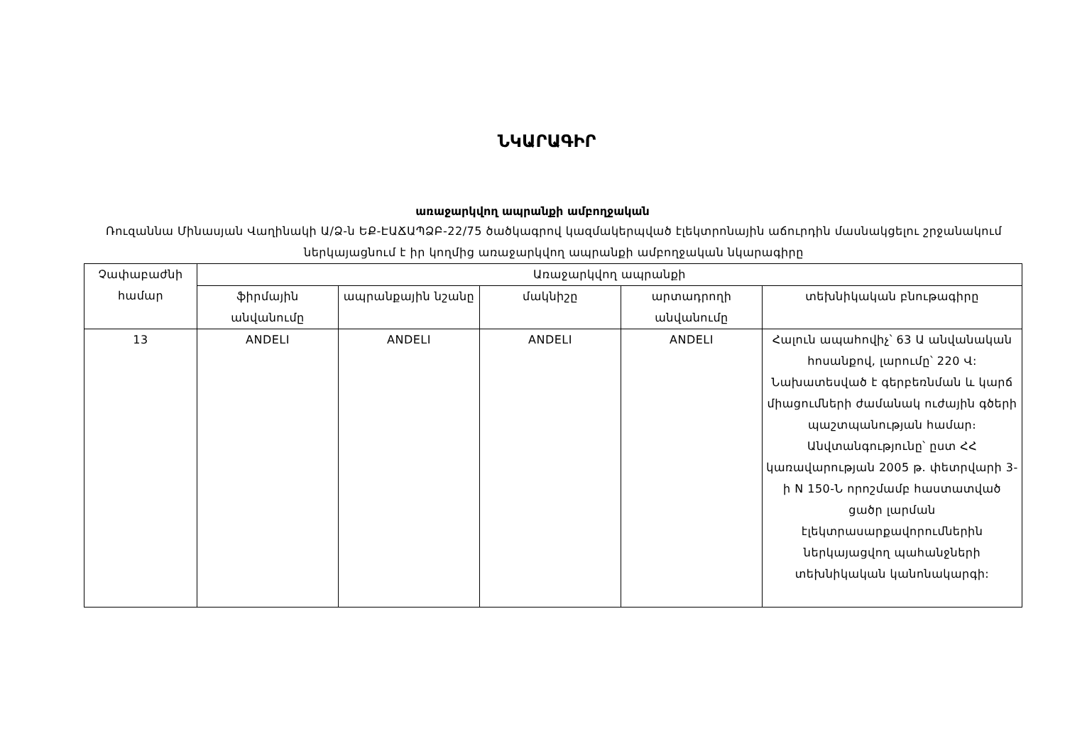ՆԿԱՐԱԳԻՐ
առաջարկվող ապրանքի ամբողջական
Ռուզաննա Մինասյան Վաղինակի Ա/Ձ-ն ԵՔ-ԷԱՃԱՊՁԲ-22/75 ծածկագրով կազմակերպված էլեկտրոնային աճուրդին մասնակցելու շրջանակում ներկայացնում է իր կողմից առաջարկվող ապրանքի ամբողջական նկարագիրը
| Չափաբաժնի համար | Առաջարկվող ապրանքի | | | | |
| --- | --- | --- | --- | --- | --- |
| | ֆիրմային անվանումը | ապրանքային նշանը | մակնիշը | արտադրողի անվանումը | տեխնիկական բնութագիրը |
| 13 | ANDELI | ANDELI | ANDELI | ANDELI | Հալուն ապահովիչ՝ 63 Ա անվանական հոսանքով, լարումը՝ 220 Վ: Նախատեսված է գերբեռնման և կարճ միացումների ժամանակ ուժային գծերի պաշտպանության համար։ Անվտանգությունը՝ ըստ ՀՀ կառավարության 2005 թ. փետրվարի 3-ի N 150-Ն որոշմամբ հաստատված ցածր լարման էլեկտրասարքավորումներին ներկայացվող պահանջների տեխնիկական կանոնակարգի: |